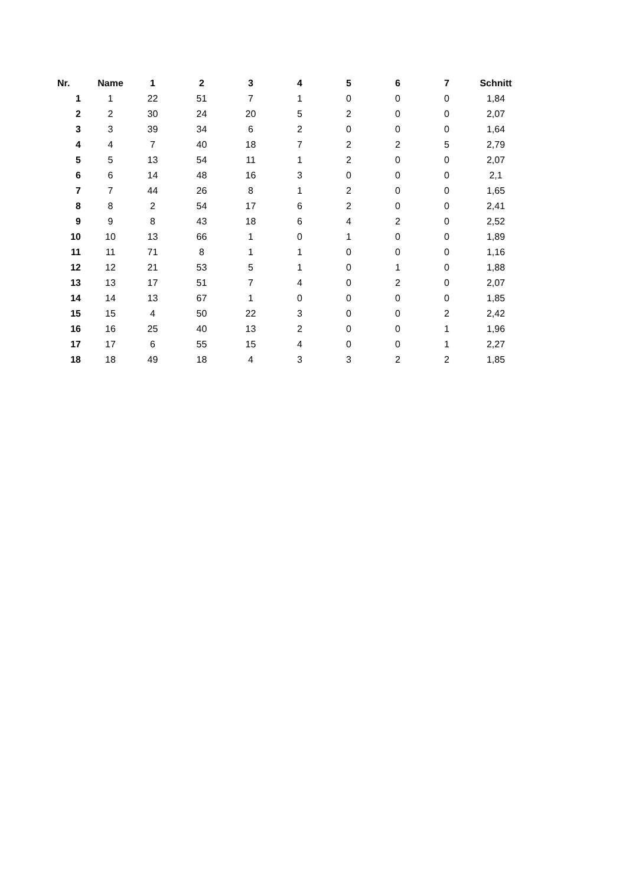| Nr. | Name | 1 | 2 | 3 | 4 | 5 | 6 | 7 | Schnitt |
| --- | --- | --- | --- | --- | --- | --- | --- | --- | --- |
| 1 | 1 | 22 | 51 | 7 | 1 | 0 | 0 | 0 | 1,84 |
| 2 | 2 | 30 | 24 | 20 | 5 | 2 | 0 | 0 | 2,07 |
| 3 | 3 | 39 | 34 | 6 | 2 | 0 | 0 | 0 | 1,64 |
| 4 | 4 | 7 | 40 | 18 | 7 | 2 | 2 | 5 | 2,79 |
| 5 | 5 | 13 | 54 | 11 | 1 | 2 | 0 | 0 | 2,07 |
| 6 | 6 | 14 | 48 | 16 | 3 | 0 | 0 | 0 | 2,1 |
| 7 | 7 | 44 | 26 | 8 | 1 | 2 | 0 | 0 | 1,65 |
| 8 | 8 | 2 | 54 | 17 | 6 | 2 | 0 | 0 | 2,41 |
| 9 | 9 | 8 | 43 | 18 | 6 | 4 | 2 | 0 | 2,52 |
| 10 | 10 | 13 | 66 | 1 | 0 | 1 | 0 | 0 | 1,89 |
| 11 | 11 | 71 | 8 | 1 | 1 | 0 | 0 | 0 | 1,16 |
| 12 | 12 | 21 | 53 | 5 | 1 | 0 | 1 | 0 | 1,88 |
| 13 | 13 | 17 | 51 | 7 | 4 | 0 | 2 | 0 | 2,07 |
| 14 | 14 | 13 | 67 | 1 | 0 | 0 | 0 | 0 | 1,85 |
| 15 | 15 | 4 | 50 | 22 | 3 | 0 | 0 | 2 | 2,42 |
| 16 | 16 | 25 | 40 | 13 | 2 | 0 | 0 | 1 | 1,96 |
| 17 | 17 | 6 | 55 | 15 | 4 | 0 | 0 | 1 | 2,27 |
| 18 | 18 | 49 | 18 | 4 | 3 | 3 | 2 | 2 | 1,85 |